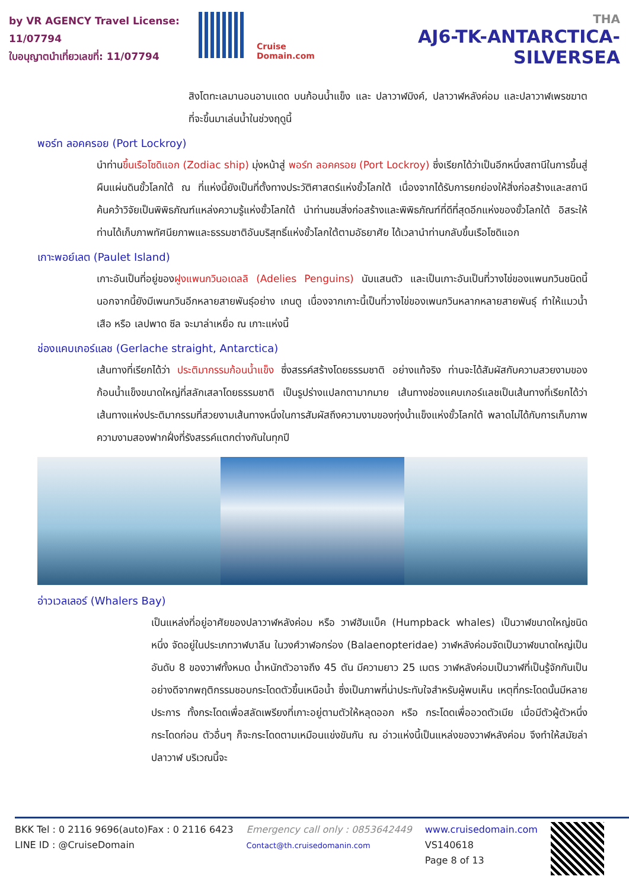by VR AGENCY Travel License: 11/07794
ใบอนุญาตนำเที่ยวเลขที่: 11/07794
Cruise Domain.com
THA
AJ6-TK-ANTARCTICA-SILVERSEA
สิงโตทะเลมานอนอาบแดด บนก้อนน้ำแข็ง และ ปลาวาฬมิงค์, ปลาวาฬหลังค่อม และปลาวาฬเพรชฆาต ที่จะขึ้นมาเล่นน้ำในช่วงฤดูนี้
พอร์ท ลอคครอย (Port Lockroy)
นำท่านขึ้นเรือโซดิแอก (Zodiac ship) มุ่งหน้าสู่ พอร์ท ลอคครอย (Port Lockroy) ซึ่งเรียกได้ว่าเป็นอีกหนึ่งสถานีในการขึ้นสู่ผืนแผ่นดินขั้วโลกใต้ ณ ที่แห่งนี้ยังเป็นที่ตั้งทางประวัติศาสตร์แห่งขั้วโลกใต้ เนื่องจากได้รับการยกย่องให้สิ่งก่อสร้างและสถานีค้นคว้าวิจัยเป็นพิพิธภัณฑ์แหล่งความรู้แห่งขั้วโลกใต้ นำท่านชมสิ่งก่อสร้างและพิพิธภัณฑ์ที่ดีที่สุดอีกแห่งของขั้วโลกใต้ อิสระให้ท่านได้เก็บภาพทัศนียภาพและธรรมชาติอันบริสุทธิ์แห่งขั้วโลกใต้ตามอัธยาศัย ได้เวลานำท่านกลับขึ้นเรือโซดิแอก
เกาะพอย์เลต (Paulet Island)
เกาะอันเป็นที่อยู่ของฝูงแพนกวินอเดลลิ (Adelies Penguins) นับแสนตัว และเป็นเกาะอันเป็นที่วางไข่ของแพนกวินชนิดนี้ นอกจากนี้ยังมีเพนกวินอีกหลายสายพันธุ์อย่าง เกนตู เนื่องจากเกาะนี้เป็นที่วางไข่ของเพนกวินหลากหลายสายพันธุ์ ทำให้แมวน้ำเสือ หรือ เลปพาด ซีล จะมาล่าเหยื่อ ณ เกาะแห่งนี้
ช่องแคบเกอร์แลช (Gerlache straight, Antarctica)
เส้นทางที่เรียกได้ว่า ประติมากรรมก้อนน้ำแข็ง ซึ่งสรรค์สร้างโดยธรรมชาติ อย่างแท้จริง ท่านจะได้สัมผัสกับความสวยงามของก้อนน้ำแข็งขนาดใหญ่ที่สลักเสลาโดยธรรมชาติ เป็นรูปร่างแปลกตามากมาย เส้นทางช่องแคบเกอร์แลชเป็นเส้นทางที่เรียกได้ว่า เส้นทางแห่งประติมากรรมที่สวยงามเส้นทางหนึ่งในการสัมผัสถึงความงามของทุ่งน้ำแข็งแห่งขั้วโลกใต้ พลาดไม่ได้กับการเก็บภาพความงามสองฟากฝั่งที่รังสรรค์แตกต่างกันในทุกปี
อ่าวเวลเลอร์ (Whalers Bay)
เป็นแหล่งที่อยู่อาศัยของปลาวาฬหลังค่อม หรือ วาฬฮัมแบ็ค (Humpback whales) เป็นวาฬขนาดใหญ่ชนิดหนึ่ง จัดอยู่ในประเภทวาฬบาลีน ในวงศ์วาฬอกร่อง (Balaenopteridae) วาฬหลังค่อมจัดเป็นวาฬขนาดใหญ่เป็นอันดับ 8 ของวาฬทั้งหมด น้ำหนักตัวอาจถึง 45 ตัน มีความยาว 25 เมตร วาฬหลังค่อมเป็นวาฬที่เป็นรู้จักกันเป็นอย่างดีจากพฤติกรรมชอบกระโดดตัวขึ้นเหนือน้ำ ซึ่งเป็นภาพที่น่าประทับใจสำหรับผู้พบเห็น เหตุที่กระโดดนั้นมีหลายประการ ทั้งกระโดดเพื่อสลัดเพรียงที่เกาะอยู่ตามตัวให้หลุดออก หรือ กระโดดเพื่ออวดตัวเมีย เมื่อมีตัวผู้ตัวหนึ่งกระโดดก่อน ตัวอื่นๆ ก็จะกระโดดตามเหมือนแข่งขันกัน ณ อ่าวแห่งนี้เป็นแหล่งของวาฬหลังค่อม จึงทำให้สมัยล่าปลาวาฬ บริเวณนี้จะ
BKK Tel : 0 2116 9696(auto)Fax : 0 2116 6423
LINE ID : @CruiseDomain
Emergency call only : 0853642449
Contact@th.cruisedomanin.com
www.cruisedomain.com
VS140618
Page 8 of 13